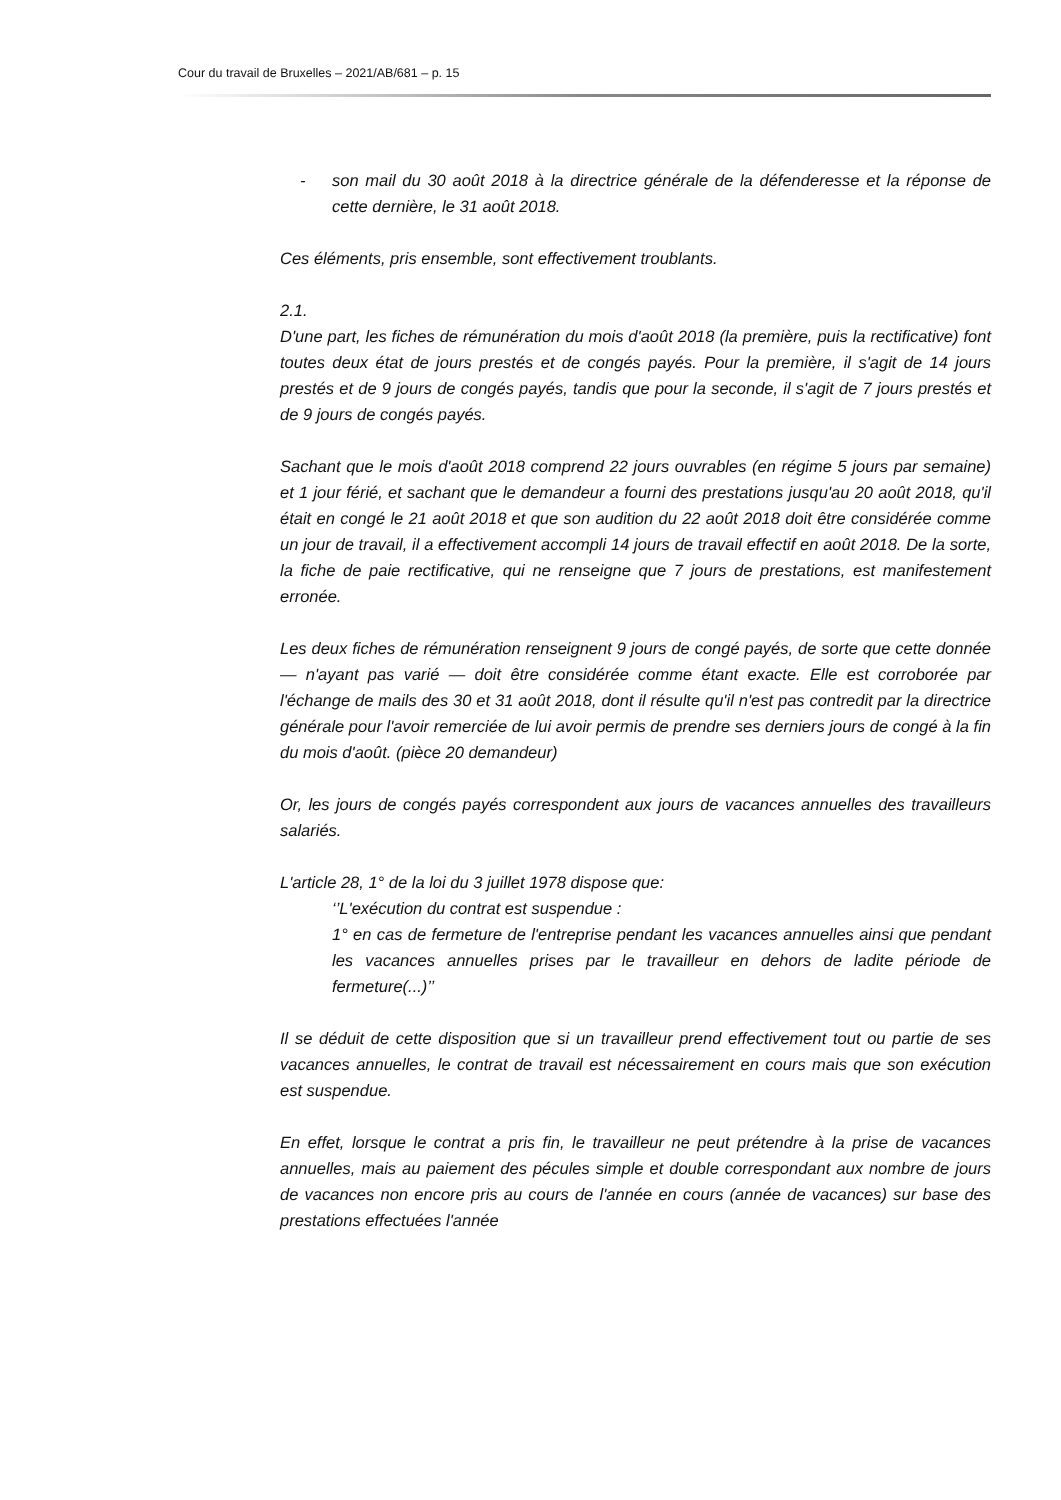Cour du travail de Bruxelles – 2021/AB/681 – p. 15
- son mail du 30 août 2018 à la directrice générale de la défenderesse et la réponse de cette dernière, le 31 août 2018.
Ces éléments, pris ensemble, sont effectivement troublants.
2.1.
D'une part, les fiches de rémunération du mois d'août 2018 (la première, puis la rectificative) font toutes deux état de jours prestés et de congés payés. Pour la première, il s'agit de 14 jours prestés et de 9 jours de congés payés, tandis que pour la seconde, il s'agit de 7 jours prestés et de 9 jours de congés payés.
Sachant que le mois d'août 2018 comprend 22 jours ouvrables (en régime 5 jours par semaine) et 1 jour férié, et sachant que le demandeur a fourni des prestations jusqu'au 20 août 2018, qu'il était en congé le 21 août 2018 et que son audition du 22 août 2018 doit être considérée comme un jour de travail, il a effectivement accompli 14 jours de travail effectif en août 2018. De la sorte, la fiche de paie rectificative, qui ne renseigne que 7 jours de prestations, est manifestement erronée.
Les deux fiches de rémunération renseignent 9 jours de congé payés, de sorte que cette donnée — n'ayant pas varié — doit être considérée comme étant exacte. Elle est corroborée par l'échange de mails des 30 et 31 août 2018, dont il résulte qu'il n'est pas contredit par la directrice générale pour l'avoir remerciée de lui avoir permis de prendre ses derniers jours de congé à la fin du mois d'août. (pièce 20 demandeur)
Or, les jours de congés payés correspondent aux jours de vacances annuelles des travailleurs salariés.
L'article 28, 1° de la loi du 3 juillet 1978 dispose que:
‘’L'exécution du contrat est suspendue :
1° en cas de fermeture de l'entreprise pendant les vacances annuelles ainsi que pendant les vacances annuelles prises par le travailleur en dehors de ladite période de fermeture(...)’’
Il se déduit de cette disposition que si un travailleur prend effectivement tout ou partie de ses vacances annuelles, le contrat de travail est nécessairement en cours mais que son exécution est suspendue.
En effet, lorsque le contrat a pris fin, le travailleur ne peut prétendre à la prise de vacances annuelles, mais au paiement des pécules simple et double correspondant aux nombre de jours de vacances non encore pris au cours de l'année en cours (année de vacances) sur base des prestations effectuées l'année